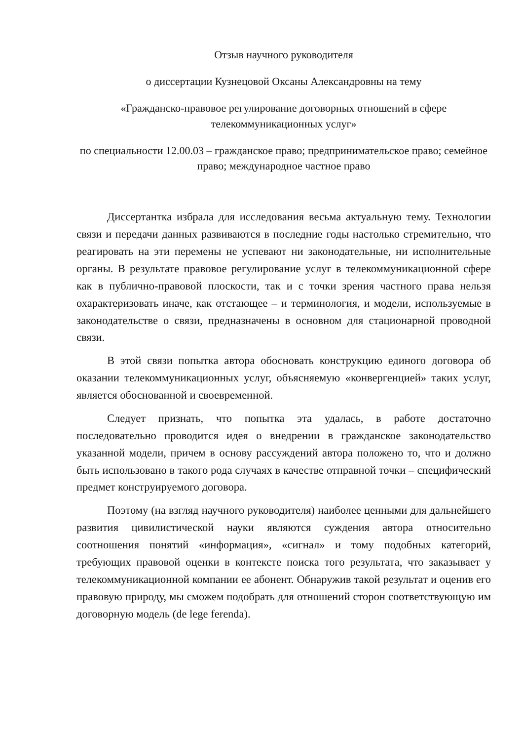Отзыв научного руководителя
о диссертации Кузнецовой Оксаны Александровны на тему
«Гражданско-правовое регулирование договорных отношений в сфере телекоммуникационных услуг»
по специальности 12.00.03 – гражданское право; предпринимательское право; семейное право; международное частное право
Диссертантка избрала для исследования весьма актуальную тему. Технологии связи и передачи данных развиваются в последние годы настолько стремительно, что реагировать на эти перемены не успевают ни законодательные, ни исполнительные органы. В результате правовое регулирование услуг в телекоммуникационной сфере как в публично-правовой плоскости, так и с точки зрения частного права нельзя охарактеризовать иначе, как отстающее – и терминология, и модели, используемые в законодательстве о связи, предназначены в основном для стационарной проводной связи.
В этой связи попытка автора обосновать конструкцию единого договора об оказании телекоммуникационных услуг, объясняемую «конвергенцией» таких услуг, является обоснованной и своевременной.
Следует признать, что попытка эта удалась, в работе достаточно последовательно проводится идея о внедрении в гражданское законодательство указанной модели, причем в основу рассуждений автора положено то, что и должно быть использовано в такого рода случаях в качестве отправной точки – специфический предмет конструируемого договора.
Поэтому (на взгляд научного руководителя) наиболее ценными для дальнейшего развития цивилистической науки являются суждения автора относительно соотношения понятий «информация», «сигнал» и тому подобных категорий, требующих правовой оценки в контексте поиска того результата, что заказывает у телекоммуникационной компании ее абонент. Обнаружив такой результат и оценив его правовую природу, мы сможем подобрать для отношений сторон соответствующую им договорную модель (de lege ferenda).